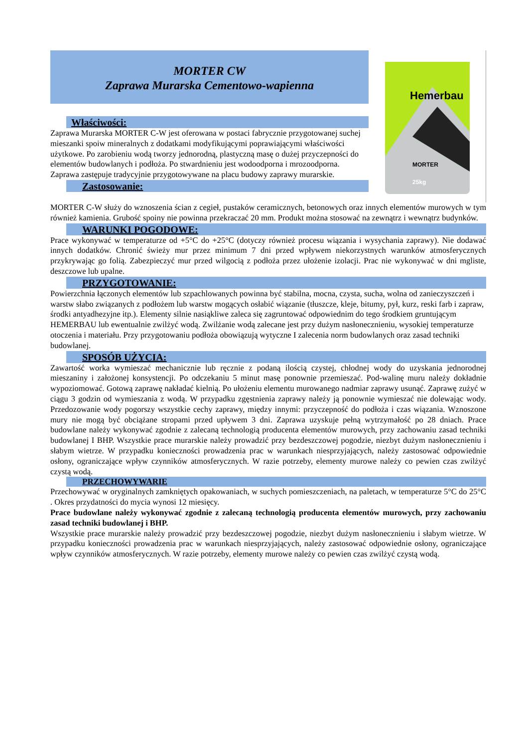MORTER CW
Zaprawa Murarska Cementowo-wapienna
Właściwości:
Zaprawa Murarska MORTER C-W jest oferowana w postaci fabrycznie przygotowanej suchej mieszanki spoiw mineralnych z dodatkami modyfikującymi poprawiającymi właściwości użytkowe. Po zarobieniu wodą tworzy jednorodną, plastyczną masę o dużej przyczepności do elementów budowlanych i podłoża. Po stwardnieniu jest wodoodporna i mrozoodporna. Zaprawa zastępuje tradycyjnie przygotowywane na placu budowy zaprawy murarskie.
Zastosowanie:
Hemerbau
MORTER
25kg
MORTER C-W służy do wznoszenia ścian z cegieł, pustaków ceramicznych, betonowych oraz innych elementów murowych w tym również kamienia. Grubość spoiny nie powinna przekraczać 20 mm. Produkt można stosować na zewnątrz i wewnątrz budynków.
WARUNKI POGODOWE:
Prace wykonywać w temperaturze od +5°C do +25°C (dotyczy również procesu wiązania i wysychania zaprawy). Nie dodawać innych dodatków. Chronić świeży mur przez minimum 7 dni przed wpływem niekorzystnych warunków atmosferycznych przykrywając go folią. Zabezpieczyć mur przed wilgocią z podłoża przez ułożenie izolacji. Prac nie wykonywać w dni mgliste, deszczowe lub upalne.
PRZYGOTOWANIE:
Powierzchnia łączonych elementów lub szpachlowanych powinna być stabilna, mocna, czysta, sucha, wolna od zanieczyszczeń i warstw słabo związanych z podłożem lub warstw mogących osłabić wiązanie (tłuszcze, kleje, bitumy, pył, kurz, reski farb i zapraw, środki antyadhezyjne itp.). Elementy silnie nasiąkliwe zaleca się zagruntować odpowiednim do tego środkiem gruntującym HEMERBAU lub ewentualnie zwilżyć wodą. Zwilżanie wodą zalecane jest przy dużym nasłonecznieniu, wysokiej temperaturze otoczenia i materiału. Przy przygotowaniu podłoża obowiązują wytyczne I zalecenia norm budowlanych oraz zasad techniki budowlanej.
SPOSÓB UŻYCIA:
Zawartość worka wymieszać mechanicznie lub ręcznie z podaną ilością czystej, chłodnej wody do uzyskania jednorodnej mieszaniny i założonej konsystencji. Po odczekaniu 5 minut masę ponownie przemieszać. Pod-walinę muru należy dokładnie wypoziomować. Gotową zaprawę nakładać kielnią. Po ułożeniu elementu murowanego nadmiar zaprawy usunąć. Zaprawę zużyć w ciągu 3 godzin od wymieszania z wodą. W przypadku zgęstnienia zaprawy należy ją ponownie wymieszać nie dolewając wody. Przedozowanie wody pogorszy wszystkie cechy zaprawy, między innymi: przyczepność do podłoża i czas wiązania. Wznoszone mury nie mogą być obciążane stropami przed upływem 3 dni. Zaprawa uzyskuje pełną wytrzymałość po 28 dniach. Prace budowlane należy wykonywać zgodnie z zalecaną technologią producenta elementów murowych, przy zachowaniu zasad techniki budowlanej I BHP. Wszystkie prace murarskie należy prowadzić przy bezdeszczowej pogodzie, niezbyt dużym nasłonecznieniu i słabym wietrze. W przypadku konieczności prowadzenia prac w warunkach niesprzyjających, należy zastosować odpowiednie osłony, ograniczające wpływ czynników atmosferycznych. W razie potrzeby, elementy murowe należy co pewien czas zwilżyć czystą wodą.
PRZECHOWYWARIE
Przechowywać w oryginalnych zamkniętych opakowaniach, w suchych pomieszczeniach, na paletach, w temperaturze 5°C do 25°C . Okres przydatności do mycia wynosi 12 miesięcy.
Prace budowlane należy wykonywać zgodnie z zalecaną technologią producenta elementów murowych, przy zachowaniu zasad techniki budowlanej i BHP.
Wszystkie prace murarskie należy prowadzić przy bezdeszczowej pogodzie, niezbyt dużym nasłonecznieniu i słabym wietrze. W przypadku konieczności prowadzenia prac w warunkach niesprzyjających, należy zastosować odpowiednie osłony, ograniczające wpływ czynników atmosferycznych. W razie potrzeby, elementy murowe należy co pewien czas zwilżyć czystą wodą.